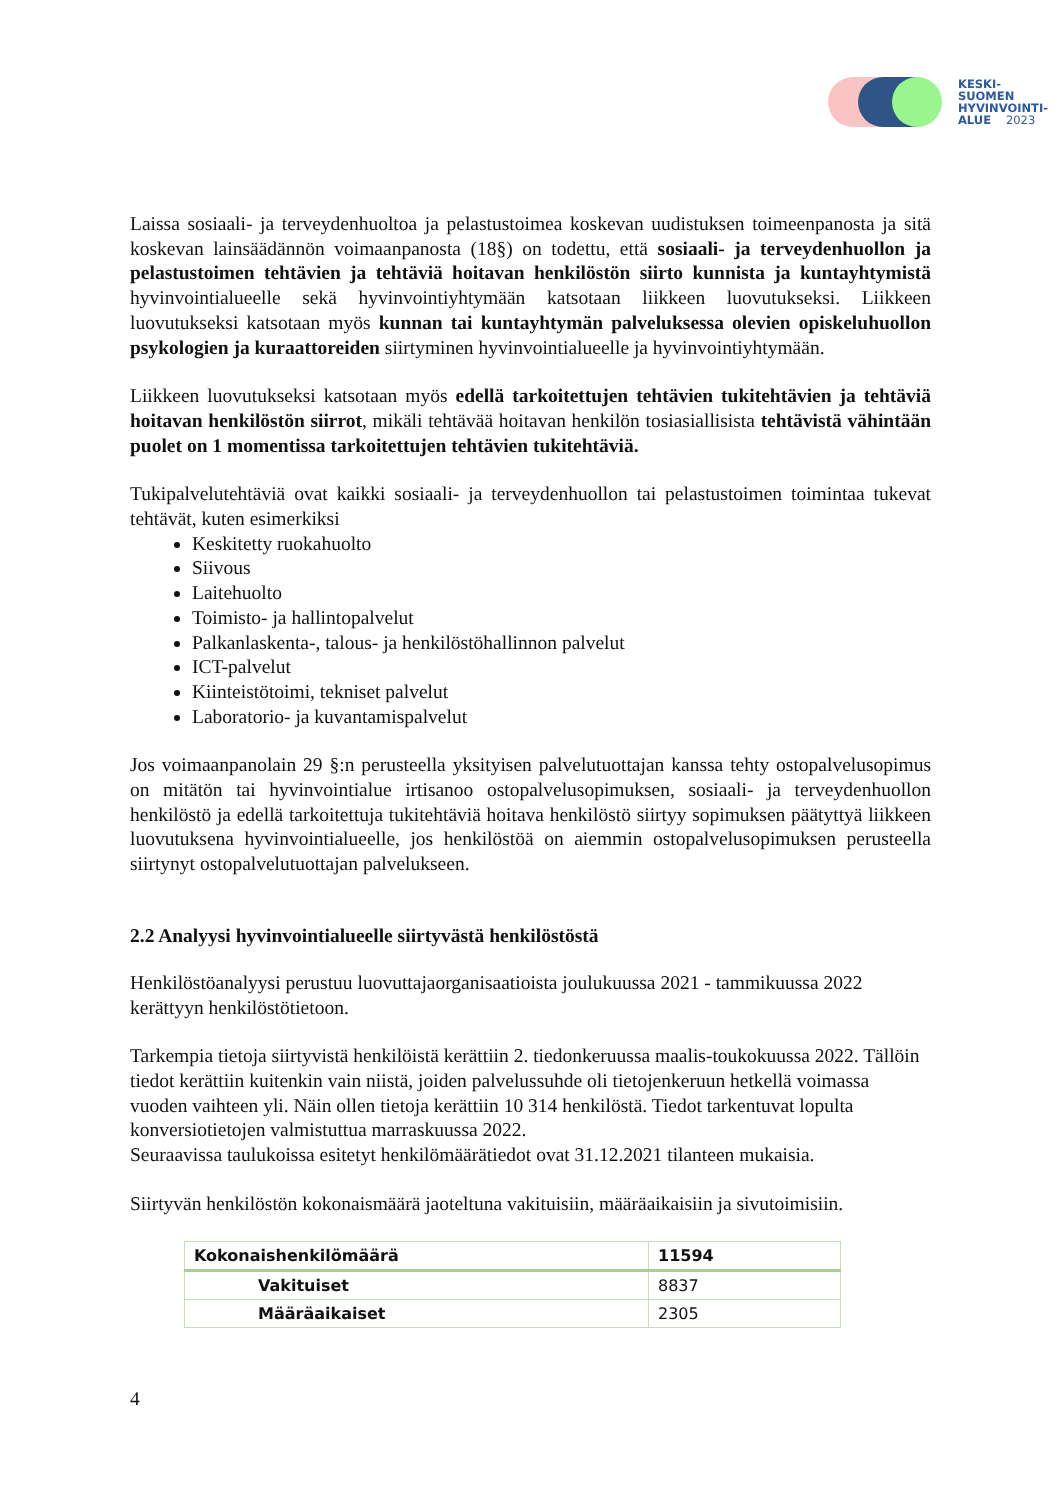KESKI-
SUOMEN
HYVINVOINTI-
ALUE 2023
Laissa sosiaali- ja terveydenhuoltoa ja pelastustoimea koskevan uudistuksen toimeenpanosta ja sitä koskevan lainsäädännön voimaanpanosta (18§) on todettu, että sosiaali- ja terveydenhuollon ja pelastustoimen tehtävien ja tehtäviä hoitavan henkilöstön siirto kunnista ja kuntayhtymistä hyvinvointialueelle sekä hyvinvointiyhtymään katsotaan liikkeen luovutukseksi. Liikkeen luovutukseksi katsotaan myös kunnan tai kuntayhtymän palveluksessa olevien opiskeluhuollon psykologien ja kuraattoreiden siirtyminen hyvinvointialueelle ja hyvinvointiyhtymään.
Liikkeen luovutukseksi katsotaan myös edellä tarkoitettujen tehtävien tukitehtävien ja tehtäviä hoitavan henkilöstön siirrot, mikäli tehtävää hoitavan henkilön tosiasiallisista tehtävistä vähintään puolet on 1 momentissa tarkoitettujen tehtävien tukitehtäviä.
Tukipalvelutehtäviä ovat kaikki sosiaali- ja terveydenhuollon tai pelastustoimen toimintaa tukevat tehtävät, kuten esimerkiksi
Keskitetty ruokahuolto
Siivous
Laitehuolto
Toimisto- ja hallintopalvelut
Palkanlaskenta-, talous- ja henkilöstöhallinnon palvelut
ICT-palvelut
Kiinteistötoimi, tekniset palvelut
Laboratorio- ja kuvantamispalvelut
Jos voimaanpanolain 29 §:n perusteella yksityisen palvelutuottajan kanssa tehty ostopalvelusopimus on mitätön tai hyvinvointialue irtisanoo ostopalvelusopimuksen, sosiaali- ja terveydenhuollon henkilöstö ja edellä tarkoitettuja tukitehtäviä hoitava henkilöstö siirtyy sopimuksen päätyttyä liikkeen luovutuksena hyvinvointialueelle, jos henkilöstöä on aiemmin ostopalvelusopimuksen perusteella siirtynyt ostopalvelutuottajan palvelukseen.
2.2 Analyysi hyvinvointialueelle siirtyvästä henkilöstöstä
Henkilöstöanalyysi perustuu luovuttajaorganisaatioista joulukuussa 2021 - tammikuussa 2022 kerättyyn henkilöstötietoon.
Tarkempia tietoja siirtyvistä henkilöistä kerättiin 2. tiedonkeruussa maalis-toukokuussa 2022. Tällöin tiedot kerättiin kuitenkin vain niistä, joiden palvelussuhde oli tietojenkeruun hetkellä voimassa vuoden vaihteen yli. Näin ollen tietoja kerättiin 10 314 henkilöstä. Tiedot tarkentuvat lopulta konversiotietojen valmistuttua marraskuussa 2022.
Seuraavissa taulukoissa esitetyt henkilömäärätiedot ovat 31.12.2021 tilanteen mukaisia.
Siirtyvän henkilöstön kokonaismäärä jaoteltuna vakituisiin, määräaikaisiin ja sivutoimisiin.
| Kokonaishenkilömäärä | 11594 |
| Vakituiset | 8837 |
| Määräaikaiset | 2305 |
4